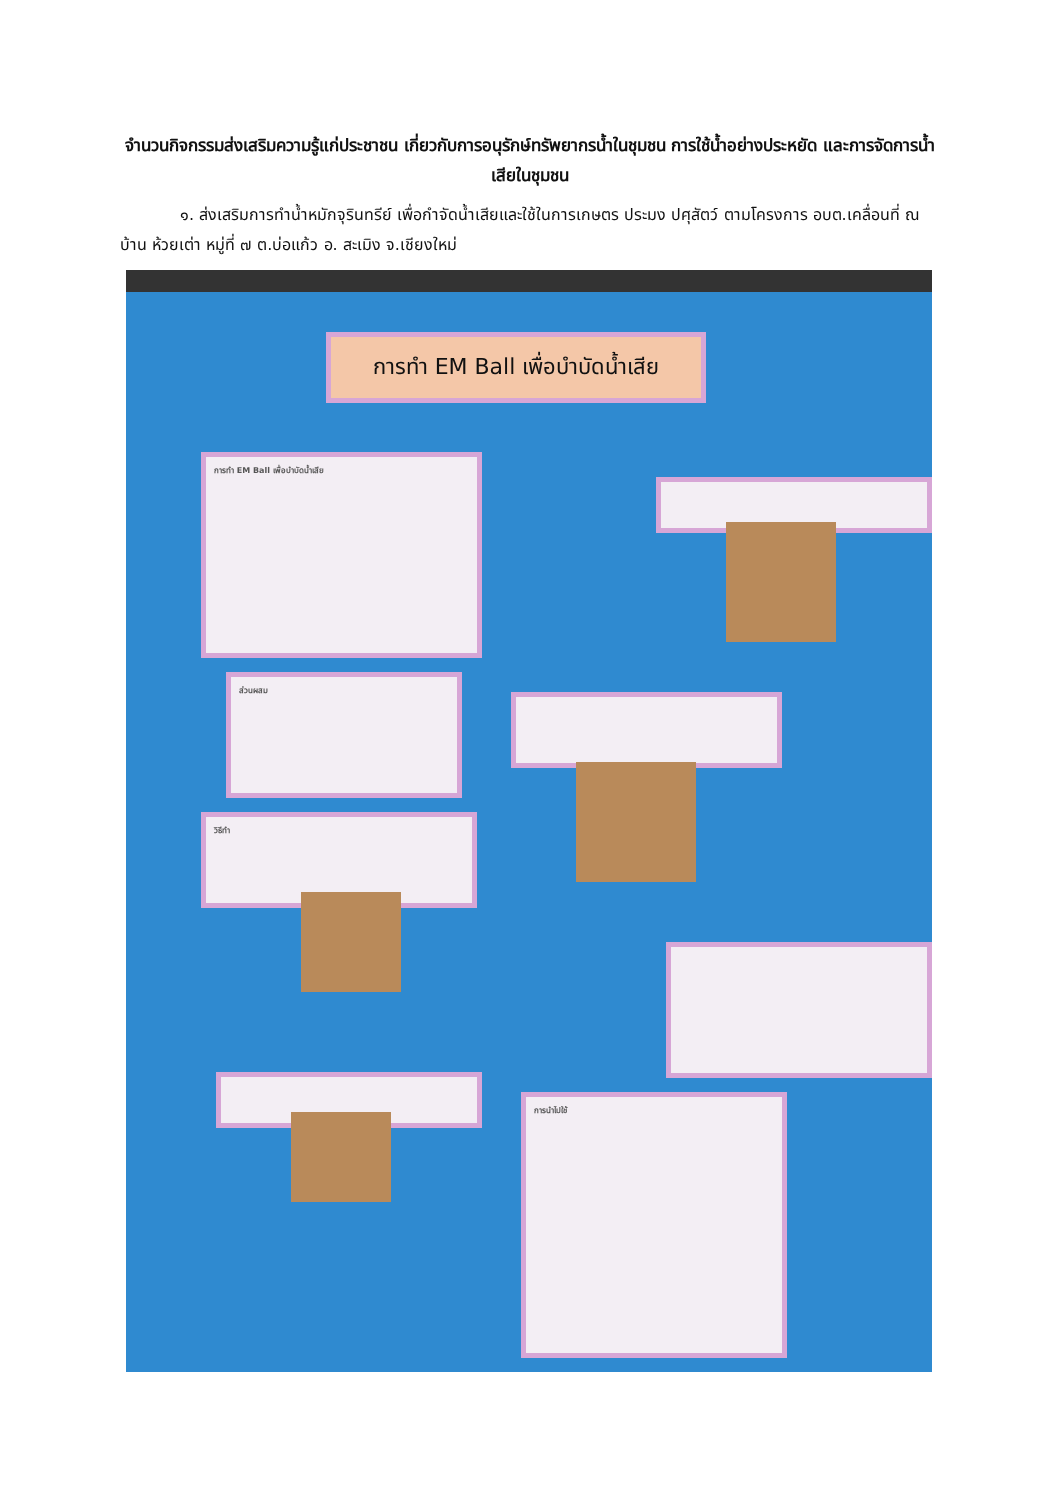จำนวนกิจกรรมส่งเสริมความรู้แก่ประชาชน เกี่ยวกับการอนุรักษ์ทรัพยากรน้ำในชุมชน การใช้น้ำอย่างประหยัด และการจัดการน้ำเสียในชุมชน
๑. ส่งเสริมการทำน้ำหมักจุรินทรีย์ เพื่อกำจัดน้ำเสียและใช้ในการเกษตร ประมง ปศุสัตว์ ตามโครงการ อบต.เคลื่อนที่ ณ บ้าน ห้วยเต่า หมู่ที่ ๗ ต.บ่อแก้ว อ. สะเมิง จ.เชียงใหม่
การทำ EM Ball เพื่อบำบัดน้ำเสีย
การทำ EM Ball เพื่อบำบัดน้ำเสีย
ส่วนผสม
วิธีทำ
การนำไปใช้